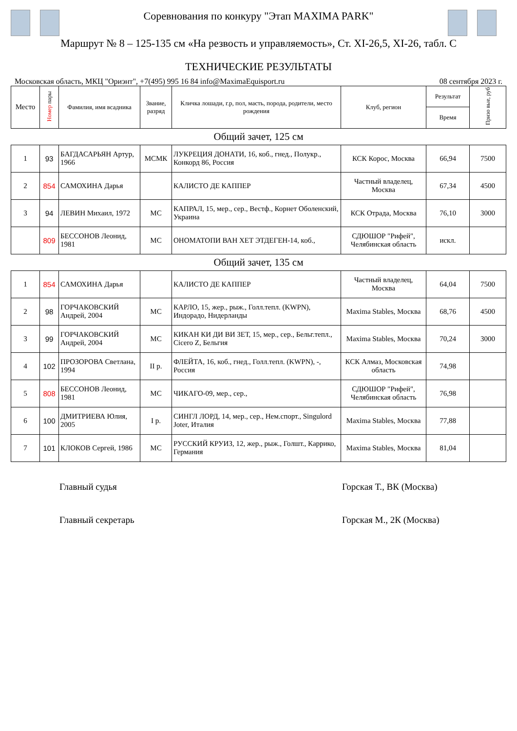Соревнования по конкуру "Этап MAXIMA PARK"
Маршрут № 8 – 125-135 см «На резвость и управляемость», Ст. XI-26,5, XI-26, табл. С
ТЕХНИЧЕСКИЕ РЕЗУЛЬТАТЫ
Московская область, МКЦ "Ориэнт", +7(495) 995 16 84 info@MaximaEquisport.ru 08 сентября 2023 г.
| Место | Номер пары | Фамилия, имя всадника | Звание, разряд | Кличка лошади, г.р, пол, масть, порода, родители, место рождения | Клуб, регион | Результат | Призо вые, руб |
| --- | --- | --- | --- | --- | --- | --- | --- |
| | | | | | | Время | |
| Общий зачет, 125 см | | | | | | | |
| 1 | 93 | БАГДАСАРЬЯН Артур, 1966 | МСМК | ЛУКРЕЦИЯ ДОНАТИ, 16, коб., гнед., Полукр., Конкорд 86, Россия | КСК Корос, Москва | 66,94 | 7500 |
| 2 | 854 | САМОХИНА Дарья | | КАЛИСТО ДЕ КАППЕР | Частный владелец, Москва | 67,34 | 4500 |
| 3 | 94 | ЛЕВИН Михаил, 1972 | МС | КАПРАЛ, 15, мер., сер., Вестф., Корнет Оболенский, Украина | КСК Отрада, Москва | 76,10 | 3000 |
| | 809 | БЕССОНОВ Леонид, 1981 | МС | ОНОМАТОПИ ВАН ХЕТ ЭТДЕГЕН-14, коб., | СДЮШОР "Рифей", Челябинская область | искл. | |
| Общий зачет, 135 см | | | | | | | |
| 1 | 854 | САМОХИНА Дарья | | КАЛИСТО ДЕ КАППЕР | Частный владелец, Москва | 64,04 | 7500 |
| 2 | 98 | ГОРЧАКОВСКИЙ Андрей, 2004 | МС | КАРЛО, 15, жер., рыж., Голл.тепл. (KWPN), Индорадо, Нидерланды | Maxima Stables, Москва | 68,76 | 4500 |
| 3 | 99 | ГОРЧАКОВСКИЙ Андрей, 2004 | МС | КИКАН КИ ДИ ВИ ЗЕТ, 15, мер., сер., Бельг.тепл., Cicero Z, Бельгия | Maxima Stables, Москва | 70,24 | 3000 |
| 4 | 102 | ПРОЗОРОВА Светлана, 1994 | II р. | ФЛЕЙТА, 16, коб., гнед., Голл.тепл. (KWPN), -, Россия | КСК Алмаз, Московская область | 74,98 | |
| 5 | 808 | БЕССОНОВ Леонид, 1981 | МС | ЧИКАГО-09, мер., сер., | СДЮШОР "Рифей", Челябинская область | 76,98 | |
| 6 | 100 | ДМИТРИЕВА Юлия, 2005 | I р. | СИНГЛ ЛОРД, 14, мер., сер., Нем.спорт., Singulord Joter, Италия | Maxima Stables, Москва | 77,88 | |
| 7 | 101 | КЛОКОВ Сергей, 1986 | МС | РУССКИЙ КРУИЗ, 12, жер., рыж., Голшт., Каррико, Германия | Maxima Stables, Москва | 81,04 | |
Главный судья Горская Т., ВК (Москва)
Главный секретарь Горская М., 2К (Москва)